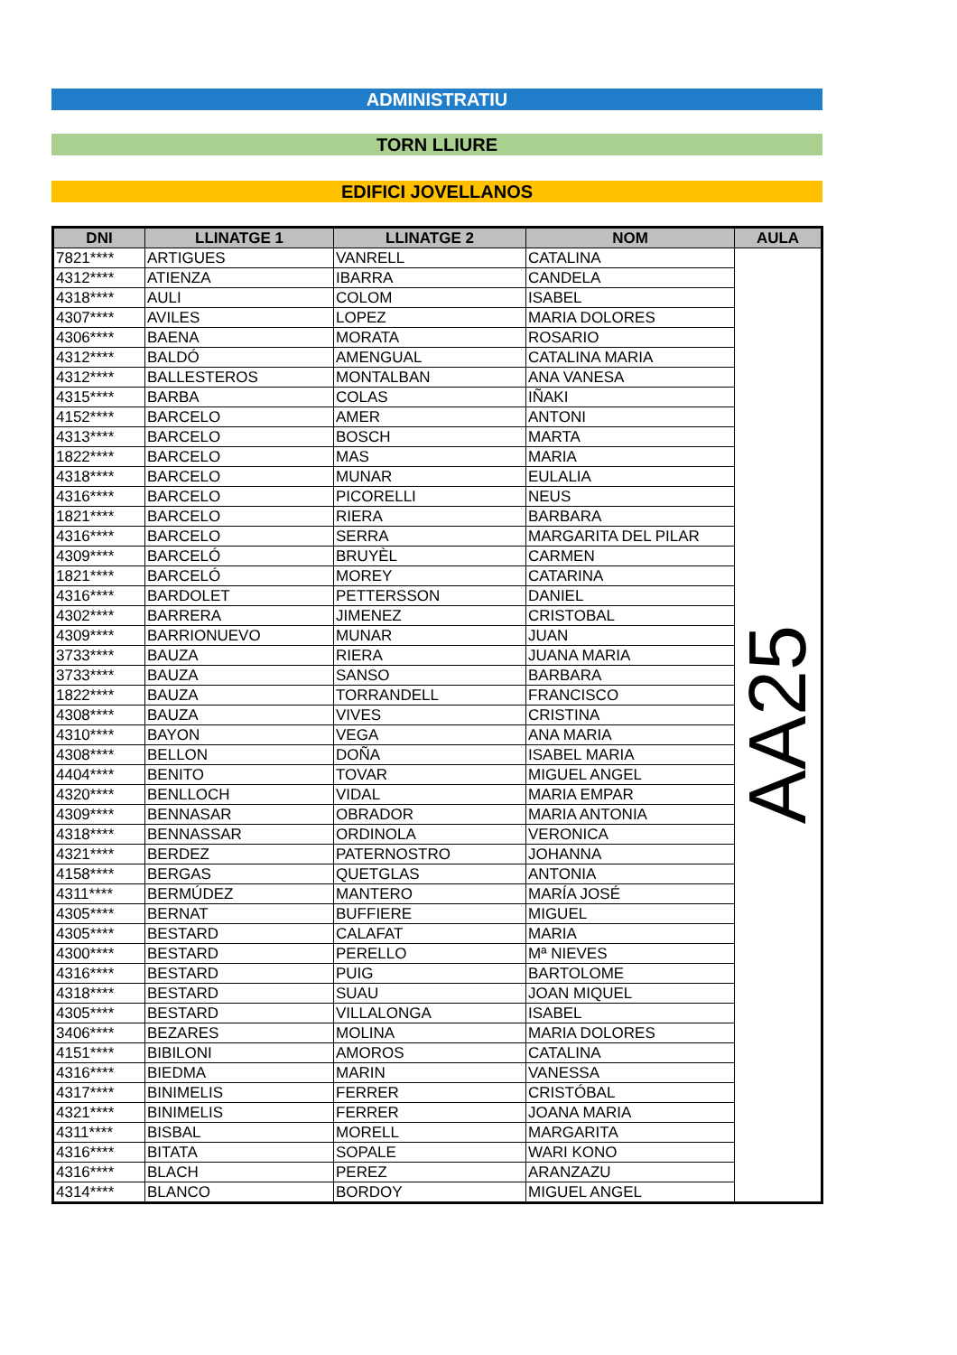ADMINISTRATIU
TORN LLIURE
EDIFICI JOVELLANOS
| DNI | LLINATGE 1 | LLINATGE 2 | NOM | AULA |
| --- | --- | --- | --- | --- |
| 7821**** | ARTIGUES | VANRELL | CATALINA | AA25 |
| 4312**** | ATIENZA | IBARRA | CANDELA | |
| 4318**** | AULI | COLOM | ISABEL | |
| 4307**** | AVILES | LOPEZ | MARIA DOLORES | |
| 4306**** | BAENA | MORATA | ROSARIO | |
| 4312**** | BALDÓ | AMENGUAL | CATALINA MARIA | |
| 4312**** | BALLESTEROS | MONTALBAN | ANA VANESA | |
| 4315**** | BARBA | COLAS | IÑAKI | |
| 4152**** | BARCELO | AMER | ANTONI | |
| 4313**** | BARCELO | BOSCH | MARTA | |
| 1822**** | BARCELO | MAS | MARIA | |
| 4318**** | BARCELO | MUNAR | EULALIA | |
| 4316**** | BARCELO | PICORELLI | NEUS | |
| 1821**** | BARCELO | RIERA | BARBARA | |
| 4316**** | BARCELO | SERRA | MARGARITA DEL PILAR | |
| 4309**** | BARCELÓ | BRUYÈL | CARMEN | |
| 1821**** | BARCELÓ | MOREY | CATARINA | |
| 4316**** | BARDOLET | PETTERSSON | DANIEL | |
| 4302**** | BARRERA | JIMENEZ | CRISTOBAL | |
| 4309**** | BARRIONUEVO | MUNAR | JUAN | |
| 3733**** | BAUZA | RIERA | JUANA MARIA | |
| 3733**** | BAUZA | SANSO | BARBARA | |
| 1822**** | BAUZA | TORRANDELL | FRANCISCO | |
| 4308**** | BAUZA | VIVES | CRISTINA | |
| 4310**** | BAYON | VEGA | ANA MARIA | |
| 4308**** | BELLON | DOÑA | ISABEL MARIA | |
| 4404**** | BENITO | TOVAR | MIGUEL ANGEL | |
| 4320**** | BENLLOCH | VIDAL | MARIA EMPAR | |
| 4309**** | BENNASAR | OBRADOR | MARIA ANTONIA | |
| 4318**** | BENNASSAR | ORDINOLA | VERONICA | |
| 4321**** | BERDEZ | PATERNOSTRO | JOHANNA | |
| 4158**** | BERGAS | QUETGLAS | ANTONIA | |
| 4311**** | BERMÚDEZ | MANTERO | MARÍA JOSÉ | |
| 4305**** | BERNAT | BUFFIERE | MIGUEL | |
| 4305**** | BESTARD | CALAFAT | MARIA | |
| 4300**** | BESTARD | PERELLO | Mª NIEVES | |
| 4316**** | BESTARD | PUIG | BARTOLOME | |
| 4318**** | BESTARD | SUAU | JOAN MIQUEL | |
| 4305**** | BESTARD | VILLALONGA | ISABEL | |
| 3406**** | BEZARES | MOLINA | MARIA DOLORES | |
| 4151**** | BIBILONI | AMOROS | CATALINA | |
| 4316**** | BIEDMA | MARIN | VANESSA | |
| 4317**** | BINIMELIS | FERRER | CRISTÓBAL | |
| 4321**** | BINIMELIS | FERRER | JOANA MARIA | |
| 4311**** | BISBAL | MORELL | MARGARITA | |
| 4316**** | BITATA | SOPALE | WARI KONO | |
| 4316**** | BLACH | PEREZ | ARANZAZU | |
| 4314**** | BLANCO | BORDOY | MIGUEL ANGEL | |